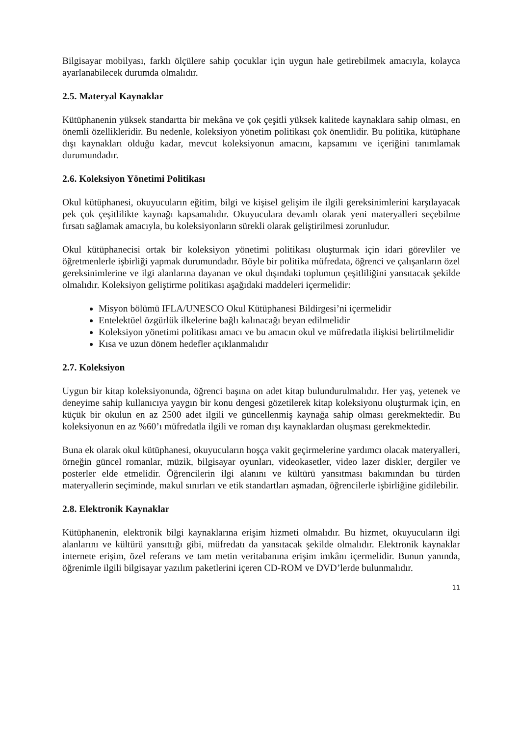Bilgisayar mobilyası, farklı ölçülere sahip çocuklar için uygun hale getirebilmek amacıyla, kolayca ayarlanabilecek durumda olmalıdır.
2.5. Materyal Kaynaklar
Kütüphanenin yüksek standartta bir mekâna ve çok çeşitli yüksek kalitede kaynaklara sahip olması, en önemli özellikleridir. Bu nedenle, koleksiyon yönetim politikası çok önemlidir. Bu politika, kütüphane dışı kaynakları olduğu kadar, mevcut koleksiyonun amacını, kapsamını ve içeriğini tanımlamak durumundadır.
2.6. Koleksiyon Yönetimi Politikası
Okul kütüphanesi, okuyucuların eğitim, bilgi ve kişisel gelişim ile ilgili gereksinimlerini karşılayacak pek çok çeşitlilikte kaynağı kapsamalıdır. Okuyuculara devamlı olarak yeni materyalleri seçebilme fırsatı sağlamak amacıyla, bu koleksiyonların sürekli olarak geliştirilmesi zorunludur.
Okul kütüphanecisi ortak bir koleksiyon yönetimi politikası oluşturmak için idari görevliler ve öğretmenlerle işbirliği yapmak durumundadır. Böyle bir politika müfredata, öğrenci ve çalışanların özel gereksinimlerine ve ilgi alanlarına dayanan ve okul dışındaki toplumun çeşitliliğini yansıtacak şekilde olmalıdır. Koleksiyon geliştirme politikası aşağıdaki maddeleri içermelidir:
Misyon bölümü IFLA/UNESCO Okul Kütüphanesi Bildirgesi’ni içermelidir
Entelektüel özgürlük ilkelerine bağlı kalınacağı beyan edilmelidir
Koleksiyon yönetimi politikası amacı ve bu amacın okul ve müfredatla ilişkisi belirtilmelidir
Kısa ve uzun dönem hedefler açıklanmalıdır
2.7. Koleksiyon
Uygun bir kitap koleksiyonunda, öğrenci başına on adet kitap bulundurulmalıdır. Her yaş, yetenek ve deneyime sahip kullanıcıya yaygın bir konu dengesi gözetilerek kitap koleksiyonu oluşturmak için, en küçük bir okulun en az 2500 adet ilgili ve güncellenmiş kaynağa sahip olması gerekmektedir. Bu koleksiyonun en az %60’ı müfredatla ilgili ve roman dışı kaynaklardan oluşması gerekmektedir.
Buna ek olarak okul kütüphanesi, okuyucuların hoşça vakit geçirmelerine yardımcı olacak materyalleri, örneğin güncel romanlar, müzik, bilgisayar oyunları, videokasetler, video lazer diskler, dergiler ve posterler elde etmelidir. Öğrencilerin ilgi alanını ve kültürü yansıtması bakımından bu türden materyallerin seçiminde, makul sınırları ve etik standartları aşmadan, öğrencilerle işbirliğine gidilebilir.
2.8. Elektronik Kaynaklar
Kütüphanenin, elektronik bilgi kaynaklarına erişim hizmeti olmalıdır. Bu hizmet, okuyucuların ilgi alanlarını ve kültürü yansıttığı gibi, müfredatı da yansıtacak şekilde olmalıdır. Elektronik kaynaklar internete erişim, özel referans ve tam metin veritabanına erişim imkânı içermelidir. Bunun yanında, öğrenimle ilgili bilgisayar yazılım paketlerini içeren CD-ROM ve DVD’lerde bulunmalıdır.
11